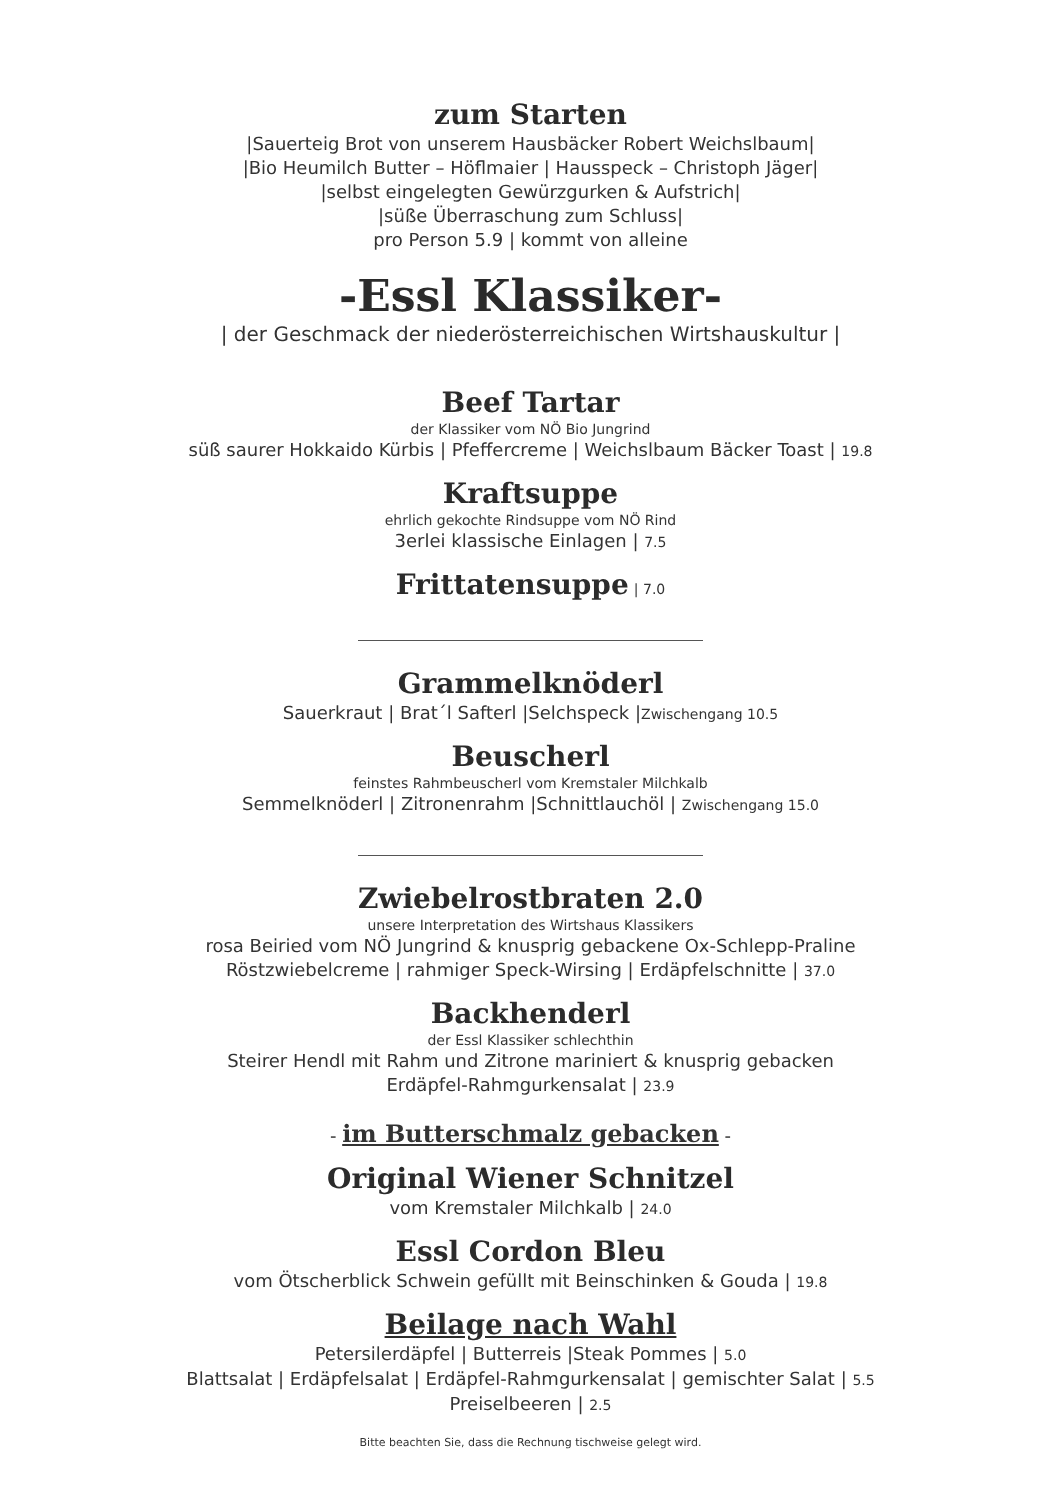zum Starten
|Sauerteig Brot von unserem Hausbäcker Robert Weichslbaum|
|Bio Heumilch Butter – Höflmaier | Hausspeck – Christoph Jäger|
|selbst eingelegten Gewürzgurken & Aufstrich|
|süße Überraschung zum Schluss|
pro Person 5.9 | kommt von alleine
-Essl Klassiker-
| der Geschmack der niederösterreichischen Wirtshauskultur |
Beef Tartar
der Klassiker vom NÖ Bio Jungrind
süß saurer Hokkaido Kürbis | Pfeffercreme | Weichslbaum Bäcker Toast | 19.8
Kraftsuppe
ehrlich gekochte Rindsuppe vom NÖ Rind
3erlei klassische Einlagen | 7.5
Frittatensuppe
| 7.0
Grammelknöderl
Sauerkraut | Brat´l Safterl |Selchspeck |Zwischengang 10.5
Beuscherl
feinstes Rahmbeuscherl vom Kremstaler Milchkalb
Semmelknöderl | Zitronenrahm |Schnittlauchöl | Zwischengang 15.0
Zwiebelrostbraten 2.0
unsere Interpretation des Wirtshaus Klassikers
rosa Beiried vom NÖ Jungrind & knusprig gebackene Ox-Schlepp-Praline
Röstzwiebelcreme | rahmiger Speck-Wirsing | Erdäpfelschnitte | 37.0
Backhenderl
der Essl Klassiker schlechthin
Steirer Hendl mit Rahm und Zitrone mariniert & knusprig gebacken
Erdäpfel-Rahmgurkensalat | 23.9
- im Butterschmalz gebacken -
Original Wiener Schnitzel
vom Kremstaler Milchkalb | 24.0
Essl Cordon Bleu
vom Ötscherblick Schwein gefüllt mit Beinschinken & Gouda | 19.8
Beilage nach Wahl
Petersilerdäpfel | Butterreis |Steak Pommes | 5.0
Blattsalat | Erdäpfelsalat | Erdäpfel-Rahmgurkensalat | gemischter Salat | 5.5
Preiselbeeren | 2.5
Bitte beachten Sie, dass die Rechnung tischweise gelegt wird.